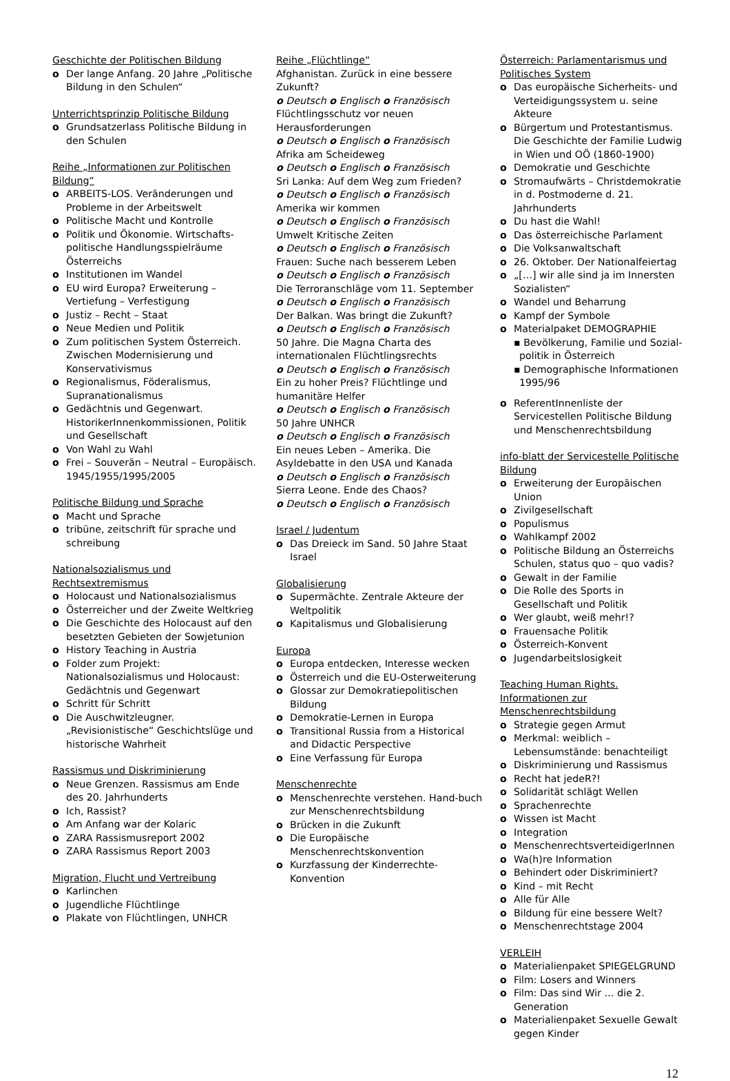Geschichte der Politischen Bildung
o Der lange Anfang. 20 Jahre „Politische Bildung in den Schulen“
Unterrichtsprinzip Politische Bildung
o Grundsatzerlass Politische Bildung in den Schulen
Reihe „Informationen zur Politischen Bildung“
o ARBEITS-LOS. Veränderungen und Probleme in der Arbeitswelt
o Politische Macht und Kontrolle
o Politik und Ökonomie. Wirtschafts-politische Handlungsspielräume Österreichs
o Institutionen im Wandel
o EU wird Europa? Erweiterung – Vertiefung – Verfestigung
o Justiz – Recht – Staat
o Neue Medien und Politik
o Zum politischen System Österreich. Zwischen Modernisierung und Konservativismus
o Regionalismus, Föderalismus, Supranationalismus
o Gedächtnis und Gegenwart. HistorikerInnenkommissionen, Politik und Gesellschaft
o Von Wahl zu Wahl
o Frei – Souverän – Neutral – Europäisch. 1945/1955/1995/2005
Politische Bildung und Sprache
o Macht und Sprache
o tribüne, zeitschrift für sprache und schreibung
Nationalsozialismus und Rechtsextremismus
o Holocaust und Nationalsozialismus
o Österreicher und der Zweite Weltkrieg
o Die Geschichte des Holocaust auf den besetzten Gebieten der Sowjetunion
o History Teaching in Austria
o Folder zum Projekt: Nationalsozialismus und Holocaust: Gedächtnis und Gegenwart
o Schritt für Schritt
o Die Auschwitzleugner. „Revisionistische“ Geschichtslüge und historische Wahrheit
Rassismus und Diskriminierung
o Neue Grenzen. Rassismus am Ende des 20. Jahrhunderts
o Ich, Rassist?
o Am Anfang war der Kolaric
o ZARA Rassismusreport 2002
o ZARA Rassismus Report 2003
Migration, Flucht und Vertreibung
o Karlinchen
o Jugendliche Flüchtlinge
o Plakate von Flüchtlingen, UNHCR
Reihe „Flüchtlinge“
Afghanistan. Zurück in eine bessere Zukunft?
o Deutsch o Englisch o Französisch
Flüchtlingsschutz vor neuen Herausforderungen
o Deutsch o Englisch o Französisch
Afrika am Scheideweg
o Deutsch o Englisch o Französisch
Sri Lanka: Auf dem Weg zum Frieden?
o Deutsch o Englisch o Französisch
Amerika wir kommen
o Deutsch o Englisch o Französisch
Umwelt Kritische Zeiten
o Deutsch o Englisch o Französisch
Frauen: Suche nach besserem Leben
o Deutsch o Englisch o Französisch
Die Terroranschläge vom 11. September
o Deutsch o Englisch o Französisch
Der Balkan. Was bringt die Zukunft?
o Deutsch o Englisch o Französisch
50 Jahre. Die Magna Charta des internationalen Flüchtlingsrechts
o Deutsch o Englisch o Französisch
Ein zu hoher Preis? Flüchtlinge und humanitäre Helfer
o Deutsch o Englisch o Französisch
50 Jahre UNHCR
o Deutsch o Englisch o Französisch
Ein neues Leben – Amerika. Die Asyldebatte in den USA und Kanada
o Deutsch o Englisch o Französisch
Sierra Leone. Ende des Chaos?
o Deutsch o Englisch o Französisch
Israel / Judentum
o Das Dreieck im Sand. 50 Jahre Staat Israel
Globalisierung
o Supermächte. Zentrale Akteure der Weltpolitik
o Kapitalismus und Globalisierung
Europa
o Europa entdecken, Interesse wecken
o Österreich und die EU-Osterweiterung
o Glossar zur Demokratiepolitischen Bildung
o Demokratie-Lernen in Europa
o Transitional Russia from a Historical and Didactic Perspective
o Eine Verfassung für Europa
Menschenrechte
o Menschenrechte verstehen. Hand-buch zur Menschenrechtsbildung
o Brücken in die Zukunft
o Die Europäische Menschenrechtskonvention
o Kurzfassung der Kinderrechte-Konvention
Österreich: Parlamentarismus und Politisches System
o Das europäische Sicherheits- und Verteidigungssystem u. seine Akteure
o Bürgertum und Protestantismus. Die Geschichte der Familie Ludwig in Wien und OÖ (1860-1900)
o Demokratie und Geschichte
o Stromaufwärts – Christdemokratie in d. Postmoderne d. 21. Jahrhunderts
o Du hast die Wahl!
o Das österreichische Parlament
o Die Volksanwaltschaft
o 26. Oktober. Der Nationalfeiertag
o „[…] wir alle sind ja im Innersten Sozialisten“
o Wandel und Beharrung
o Kampf der Symbole
o Materialpaket DEMOGRAPHIE
▪ Bevölkerung, Familie und Sozial-politik in Österreich
▪ Demographische Informationen 1995/96
o ReferentInnenliste der Servicestellen Politische Bildung und Menschenrechtsbildung
info-blatt der Servicestelle Politische Bildung
o Erweiterung der Europäischen Union
o Zivilgesellschaft
o Populismus
o Wahlkampf 2002
o Politische Bildung an Österreichs Schulen, status quo – quo vadis?
o Gewalt in der Familie
o Die Rolle des Sports in Gesellschaft und Politik
o Wer glaubt, weiß mehr!?
o Frauensache Politik
o Österreich-Konvent
o Jugendarbeitslosigkeit
Teaching Human Rights. Informationen zur Menschenrechtsbildung
o Strategie gegen Armut
o Merkmal: weiblich – Lebensumstände: benachteiligt
o Diskriminierung und Rassismus
o Recht hat jedeR?!
o Solidarität schlägt Wellen
o Sprachenrechte
o Wissen ist Macht
o Integration
o MenschenrechtsverteidigerInnen
o Wa(h)re Information
o Behindert oder Diskriminiert?
o Kind – mit Recht
o Alle für Alle
o Bildung für eine bessere Welt?
o Menschenrechtstage 2004
VERLEIH
o Materialienpaket SPIEGELGRUND
o Film: Losers and Winners
o Film: Das sind Wir … die 2. Generation
o Materialienpaket Sexuelle Gewalt gegen Kinder
12